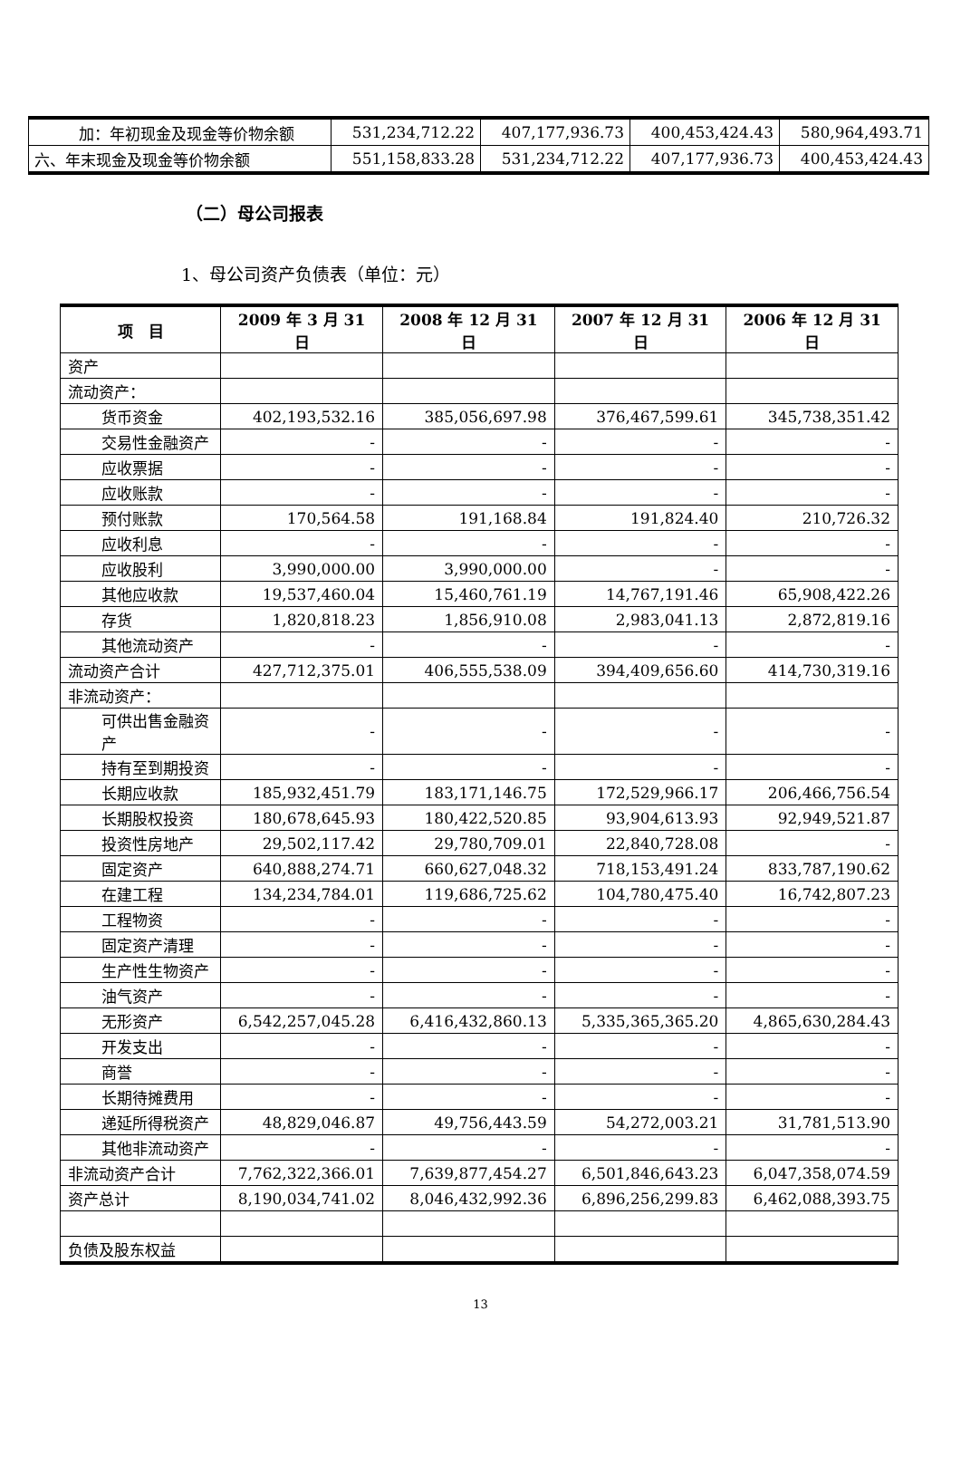| 加：年初现金及现金等价物余额 | 531,234,712.22 | 407,177,936.73 | 400,453,424.43 | 580,964,493.71 |
| 六、年末现金及现金等价物余额 | 551,158,833.28 | 531,234,712.22 | 407,177,936.73 | 400,453,424.43 |
（二）母公司报表
1、母公司资产负债表（单位：元）
| 项 目 | 2009 年 3 月 31 日 | 2008 年 12 月 31 日 | 2007 年 12 月 31 日 | 2006 年 12 月 31 日 |
| --- | --- | --- | --- | --- |
| 资产 | | | | |
| 流动资产： | | | | |
| 货币资金 | 402,193,532.16 | 385,056,697.98 | 376,467,599.61 | 345,738,351.42 |
| 交易性金融资产 | - | - | - | - |
| 应收票据 | - | - | - | - |
| 应收账款 | - | - | - | - |
| 预付账款 | 170,564.58 | 191,168.84 | 191,824.40 | 210,726.32 |
| 应收利息 | - | - | - | - |
| 应收股利 | 3,990,000.00 | 3,990,000.00 | - | - |
| 其他应收款 | 19,537,460.04 | 15,460,761.19 | 14,767,191.46 | 65,908,422.26 |
| 存货 | 1,820,818.23 | 1,856,910.08 | 2,983,041.13 | 2,872,819.16 |
| 其他流动资产 | - | - | - | - |
| 流动资产合计 | 427,712,375.01 | 406,555,538.09 | 394,409,656.60 | 414,730,319.16 |
| 非流动资产： | | | | |
| 可供出售金融资产 | - | - | - | - |
| 持有至到期投资 | - | - | - | - |
| 长期应收款 | 185,932,451.79 | 183,171,146.75 | 172,529,966.17 | 206,466,756.54 |
| 长期股权投资 | 180,678,645.93 | 180,422,520.85 | 93,904,613.93 | 92,949,521.87 |
| 投资性房地产 | 29,502,117.42 | 29,780,709.01 | 22,840,728.08 | - |
| 固定资产 | 640,888,274.71 | 660,627,048.32 | 718,153,491.24 | 833,787,190.62 |
| 在建工程 | 134,234,784.01 | 119,686,725.62 | 104,780,475.40 | 16,742,807.23 |
| 工程物资 | - | - | - | - |
| 固定资产清理 | - | - | - | - |
| 生产性生物资产 | - | - | - | - |
| 油气资产 | - | - | - | - |
| 无形资产 | 6,542,257,045.28 | 6,416,432,860.13 | 5,335,365,365.20 | 4,865,630,284.43 |
| 开发支出 | - | - | - | - |
| 商誉 | - | - | - | - |
| 长期待摊费用 | - | - | - | - |
| 递延所得税资产 | 48,829,046.87 | 49,756,443.59 | 54,272,003.21 | 31,781,513.90 |
| 其他非流动资产 | - | - | - | - |
| 非流动资产合计 | 7,762,322,366.01 | 7,639,877,454.27 | 6,501,846,643.23 | 6,047,358,074.59 |
| 资产总计 | 8,190,034,741.02 | 8,046,432,992.36 | 6,896,256,299.83 | 6,462,088,393.75 |
| 负债及股东权益 | | | | |
13